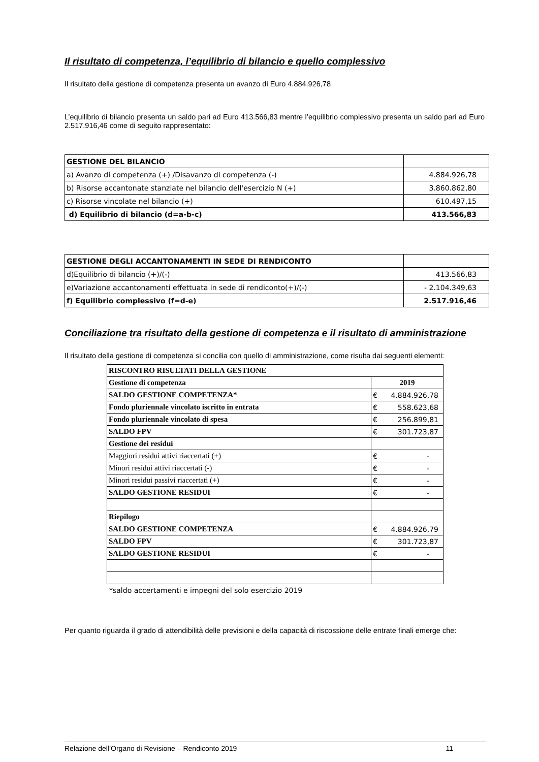Il risultato di competenza, l’equilibrio di bilancio e quello complessivo
Il risultato della gestione di competenza presenta un avanzo di Euro 4.884.926,78
L’equilibrio di bilancio presenta un saldo pari ad Euro 413.566,83 mentre l’equilibrio complessivo presenta un saldo pari ad Euro 2.517.916,46 come di seguito rappresentato:
| GESTIONE DEL BILANCIO | |
| a) Avanzo di competenza (+) /Disavanzo di competenza (-) | 4.884.926,78 |
| b) Risorse accantonate stanziate nel bilancio dell'esercizio N (+) | 3.860.862,80 |
| c) Risorse vincolate nel bilancio (+) | 610.497,15 |
| d) Equilibrio di bilancio (d=a-b-c) | 413.566,83 |
| GESTIONE DEGLI ACCANTONAMENTI IN SEDE DI RENDICONTO | |
| d)Equilibrio di bilancio (+)/(-) | 413.566,83 |
| e)Variazione accantonamenti effettuata in sede di rendiconto(+)/(-) | - 2.104.349,63 |
| f) Equilibrio complessivo (f=d-e) | 2.517.916,46 |
Conciliazione tra risultato della gestione di competenza e il risultato di amministrazione
Il risultato della gestione di competenza si concilia con quello di amministrazione, come risulta dai seguenti elementi:
| RISCONTRO RISULTATI DELLA GESTIONE | |
| Gestione di competenza | 2019 |
| SALDO GESTIONE COMPETENZA* | € 4.884.926,78 |
| Fondo pluriennale vincolato iscritto in entrata | € 558.623,68 |
| Fondo pluriennale vincolato di spesa | € 256.899,81 |
| SALDO FPV | € 301.723,87 |
| Gestione dei residui | |
| Maggiori residui attivi riaccertati (+) | € - |
| Minori residui attivi riaccertati (-) | € - |
| Minori residui passivi riaccertati (+) | € - |
| SALDO GESTIONE RESIDUI | € - |
| Riepilogo | |
| SALDO GESTIONE COMPETENZA | € 4.884.926,79 |
| SALDO FPV | € 301.723,87 |
| SALDO GESTIONE RESIDUI | € - |
*saldo accertamenti e impegni del solo esercizio 2019
Per quanto riguarda il grado di attendibilità delle previsioni e della capacità di riscossione delle entrate finali emerge che:
Relazione dell’Organo di Revisione – Rendiconto 2019 11